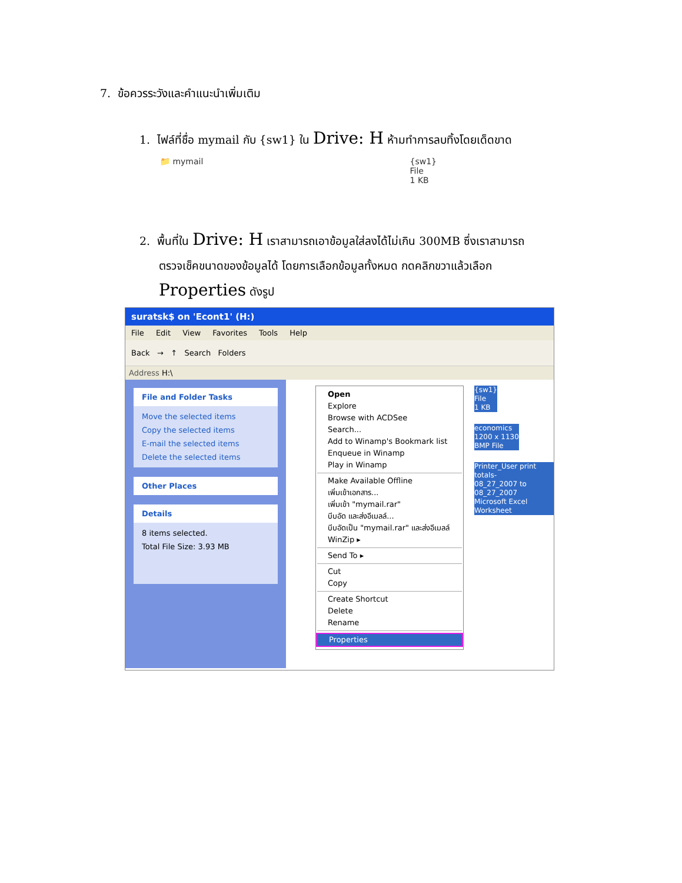7. ข้อควรระวังและคำแนะนำเพิ่มเติม
1. ไฟล์ที่ชื่อ mymail กับ {sw1} ใน Drive: H ห้ามทำการลบทิ้งโดยเด็ดขาด
📁 mymail {sw1}
File
1 KB
2. พื้นที่ใน Drive: H เราสามารถเอาข้อมูลใส่ลงได้ไม่เกิน 300MB ซึ่งเราสามารถ
ตรวจเช็คขนาดของข้อมูลได้ โดยการเลือกข้อมูลทั้งหมด กดคลิกขวาแล้วเลือก
Properties ดังรูป
suratsk$ on 'Econt1' (H:)
File Edit View Favorites Tools Help
Back → ↑ Search Folders
Address H:\
File and Folder Tasks
Move the selected items
Copy the selected items
E-mail the selected items
Delete the selected items
Other Places
Details
8 items selected.
Total File Size: 3.93 MB
Open
Explore
Browse with ACDSee
Search...
Add to Winamp's Bookmark list
Enqueue in Winamp
Play in Winamp
Make Available Offline
เพิ่มเข้าเอกสาร...
เพิ่มเข้า "mymail.rar"
บีบอัด และส่งอีเมลล์...
บีบอัดเป็น "mymail.rar" และส่งอีเมลล์
WinZip ▸
Send To ▸
Cut
Copy
Create Shortcut
Delete
Rename
Properties
{sw1}
File
1 KB
economics
1200 x 1130
BMP File
Printer_User print totals-
08_27_2007 to 08_27_2007
Microsoft Excel Worksheet